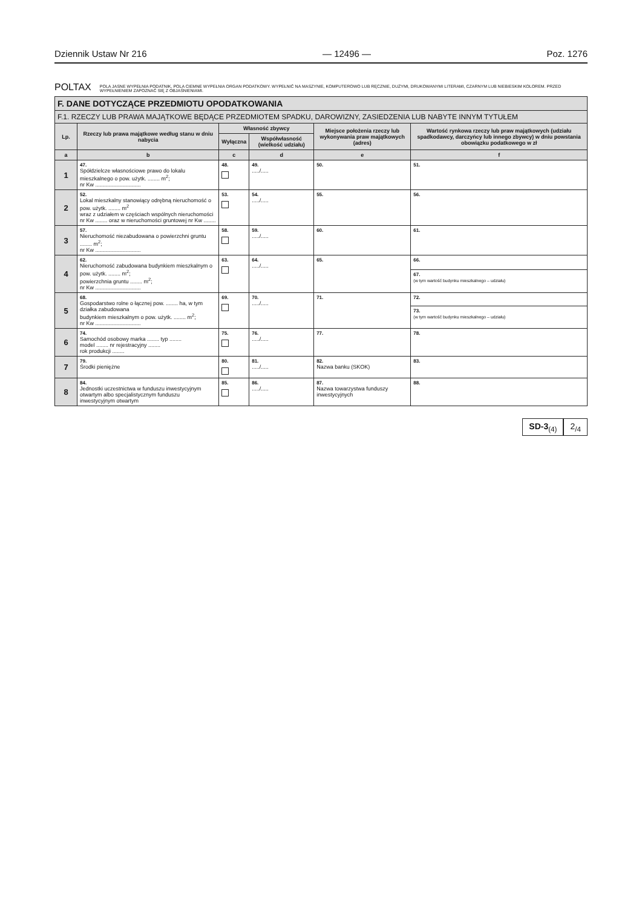Dziennik Ustaw Nr 216 — 12496 — Poz. 1276
POLTAX POLA JASNE WYPEŁNIA PODATNIK, POLA CIEMNE WYPEŁNIA ORGAN PODATKOWY. WYPEŁNIĆ NA MASZYNIE, KOMPUTEROWO LUB RĘCZNIE, DUŻYMI, DRUKOWANYMI LITERAMI, CZARNYM LUB NIEBIESKIM KOLOREM. PRZED WYPEŁNIENIEM ZAPOZNAĆ SIĘ Z OBJAŚNIENIAMI.
| F. DANE DOTYCZĄCE PRZEDMIOTU OPODATKOWANIA | | | | | |
| --- | --- | --- | --- | --- | --- |
| F.1. RZECZY LUB PRAWA MAJĄTKOWE BĘDĄCE PRZEDMIOTEM SPADKU, DAROWIZNY, ZASIEDZENIA LUB NABYTE INNYM TYTUŁEM | | | | | |
| Lp. | Rzeczy lub prawa majątkowe według stanu w dniu nabycia | Własność zbywcy | | Miejsce położenia rzeczy lub wykonywania praw majątkowych (adres) | Wartość rynkowa rzeczy lub praw majątkowych (udziału spadkodawcy, darczyńcy lub innego zbywcy) w dniu powstania obowiązku podatkowego w zł |
| | | Wyłączna | Współwłasność (wielkość udziału) | | |
| a | b | c | d | e | f |
| 1 | 47. Spółdzielcze własnościowe prawo do lokalu mieszkalnego o pow. użytk. ........ m<sup>2</sup>; nr Kw .............................. | 48. | 49. ...../..... | 50. | 51. |
| 2 | 52. Lokal mieszkalny stanowiący odrębną nieruchomość o pow. użytk. ........ m<sup>2</sup> wraz z udziałem w częściach wspólnych nieruchomości nr Kw ........ oraz w nieruchomości gruntowej nr Kw ........ | 53. | 54. ...../..... | 55. | 56. |
| 3 | 57. Nieruchomość niezabudowana o powierzchni gruntu ........ m<sup>2</sup>; nr Kw .............................. | 58. | 59. ...../..... | 60. | 61. |
| 4 | 62. Nieruchomość zabudowana budynkiem mieszkalnym o pow. użytk. ........ m<sup>2</sup>; powierzchnia gruntu ........ m<sup>2</sup>; nr Kw .............................. | 63. | 64. ...../..... | 65. | 66. |
| | | | | | 67. (w tym wartość budynku mieszkalnego – udziału) |
| 5 | 68. Gospodarstwo rolne o łącznej pow. ........ ha, w tym działka zabudowana budynkiem mieszkalnym o pow. użytk. ........ m<sup>2</sup>; nr Kw .............................. | 69. | 70. ...../..... | 71. | 72. |
| | | | | | 73. (w tym wartość budynku mieszkalnego – udziału) |
| 6 | 74. Samochód osobowy marka ........ typ ........ model ........ nr rejestracyjny ........ rok produkcji ........ | 75. | 76. ...../..... | 77. | 78. |
| 7 | 79. Środki pieniężne | 80. | 81. ...../..... | 82. Nazwa banku (SKOK) | 83. |
| 8 | 84. Jednostki uczestnictwa w funduszu inwestycyjnym otwartym albo specjalistycznym funduszu inwestycyjnym otwartym | 85. | 86. ...../..... | 87. Nazwa towarzystwa funduszy inwestycyjnych | 88. |
SD-3<sub>(4)</sub> 2<sub>/4</sub>